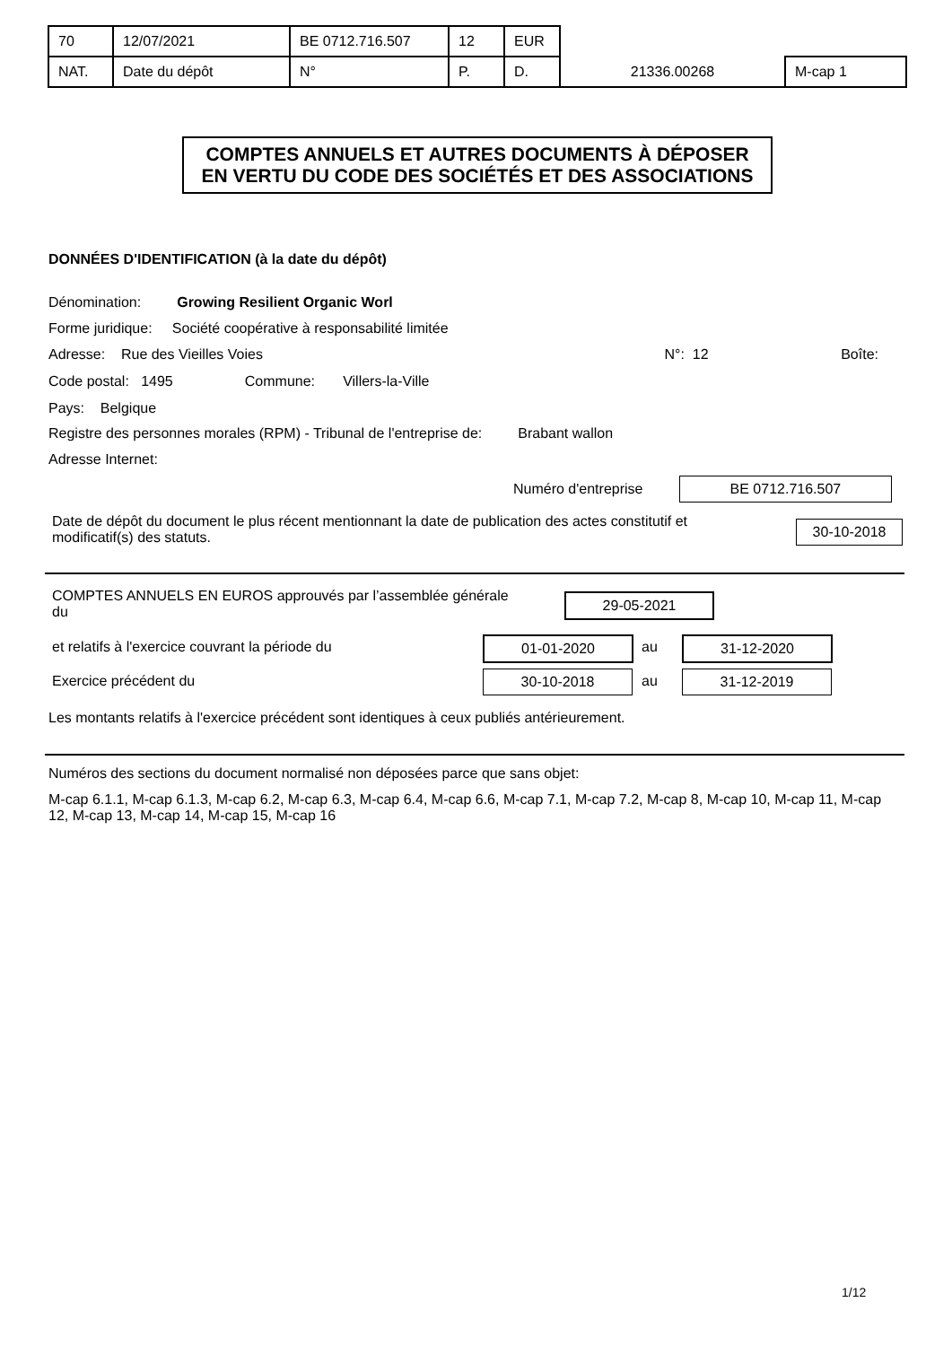| 70 | 12/07/2021 | BE 0712.716.507 | 12 | EUR | | |
| NAT. | Date du dépôt | N° | P. | D. | 21336.00268 | M-cap 1 |
COMPTES ANNUELS ET AUTRES DOCUMENTS À DÉPOSER
EN VERTU DU CODE DES SOCIÉTÉS ET DES ASSOCIATIONS
DONNÉES D'IDENTIFICATION (à la date du dépôt)
Dénomination: Growing Resilient Organic Worl
Forme juridique: Société coopérative à responsabilité limitée
Adresse: Rue des Vieilles Voies N°: 12 Boîte:
Code postal: 1495 Commune: Villers-la-Ville
Pays: Belgique
Registre des personnes morales (RPM) - Tribunal de l'entreprise de: Brabant wallon
Adresse Internet:
Numéro d'entreprise BE 0712.716.507
Date de dépôt du document le plus récent mentionnant la date de publication des actes constitutif et modificatif(s) des statuts.
30-10-2018
COMPTES ANNUELS EN EUROS approuvés par l’assemblée générale du
29-05-2021
et relatifs à l'exercice couvrant la période du
01-01-2020 au 31-12-2020
Exercice précédent du 30-10-2018 au 31-12-2019
Les montants relatifs à l'exercice précédent sont identiques à ceux publiés antérieurement.
Numéros des sections du document normalisé non déposées parce que sans objet:
M-cap 6.1.1, M-cap 6.1.3, M-cap 6.2, M-cap 6.3, M-cap 6.4, M-cap 6.6, M-cap 7.1, M-cap 7.2, M-cap 8, M-cap 10, M-cap 11, M-cap 12, M-cap 13, M-cap 14, M-cap 15, M-cap 16
1/12